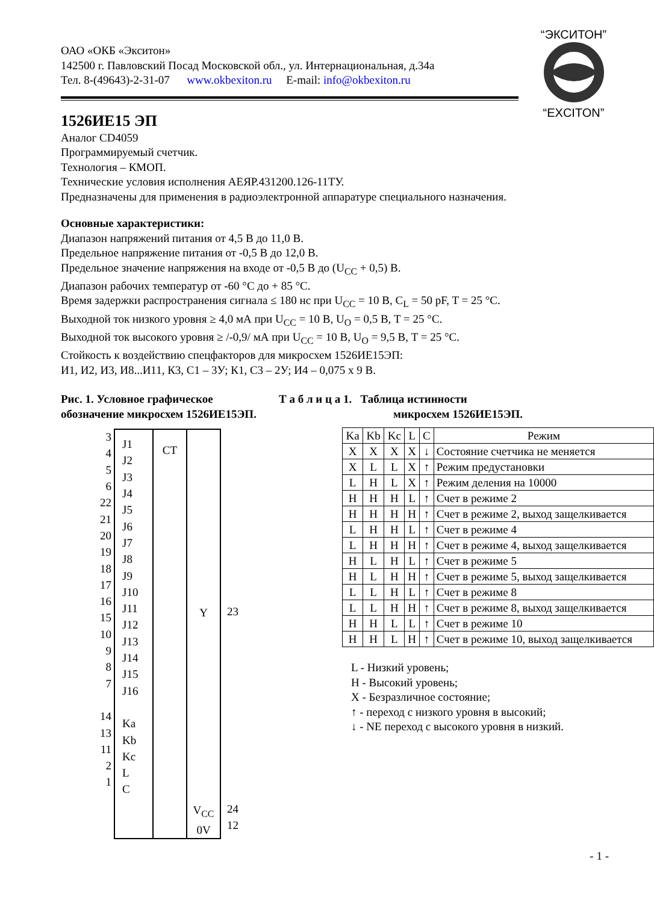“ЭКСИТОН”
“EXCITON”
ОАО «ОКБ «Экситон»
142500 г. Павловский Посад Московской обл., ул. Интернациональная, д.34а
Тел. 8-(49643)-2-31-07 www.okbexiton.ru E-mail: info@okbexiton.ru
1526ИЕ15 ЭП
Аналог CD4059
Программируемый счетчик.
Технология – КМОП.
Технические условия исполнения АЕЯР.431200.126-11ТУ.
Предназначены для применения в радиоэлектронной аппаратуре специального назначения.
Основные характеристики:
Диапазон напряжений питания от 4,5 В до 11,0 В.
Предельное напряжение питания от -0,5 В до 12,0 В.
Предельное значение напряжения на входе от -0,5 В до (U<sub>CC</sub> + 0,5) В.
Диапазон рабочих температур от -60 °С до + 85 °С.
Время задержки распространения сигнала ≤ 180 нс при U<sub>CC</sub> = 10 В, C<sub>L</sub> = 50 pF, T = 25 °С.
Выходной ток низкого уровня ≥ 4,0 мА при U<sub>CC</sub> = 10 В, U<sub>O</sub> = 0,5 В, T = 25 °С.
Выходной ток высокого уровня ≥ /-0,9/ мА при U<sub>CC</sub> = 10 В, U<sub>O</sub> = 9,5 В, T = 25 °С.
Стойкость к воздействию спецфакторов для микросхем 1526ИЕ15ЭП:
И1, И2, И3, И8...И11, К3, С1 – 3У; К1, С3 – 2У; И4 – 0,075 x 9 В.
Рис. 1. Условное графическое обозначение микросхем 1526ИЕ15ЭП.
3
4
5
6
22
21
20
19
18
17
16
15
10
9
8
7
14
13
11
2
1
J1
J2
J3
J4
J5
J6
J7
J8
J9
J10
J11
J12
J13
J14
J15
J16
Ka
Kb
Kc
L
C
CT
Y
V<sub>CC</sub>
0V
23
24
12
Т а б л и ц а 1. Таблица истинности
микросхем 1526ИЕ15ЭП.
| Ka | Kb | Kc | L | C | Режим |
| --- | --- | --- | --- | --- | --- |
| X | X | X | X | ↓ | Состояние счетчика не меняется |
| X | L | L | X | ↑ | Режим предустановки |
| L | H | L | X | ↑ | Режим деления на 10000 |
| H | H | H | L | ↑ | Счет в режиме 2 |
| H | H | H | H | ↑ | Счет в режиме 2, выход защелкивается |
| L | H | H | L | ↑ | Счет в режиме 4 |
| L | H | H | H | ↑ | Счет в режиме 4, выход защелкивается |
| H | L | H | L | ↑ | Счет в режиме 5 |
| H | L | H | H | ↑ | Счет в режиме 5, выход защелкивается |
| L | L | H | L | ↑ | Счет в режиме 8 |
| L | L | H | H | ↑ | Счет в режиме 8, выход защелкивается |
| H | H | L | L | ↑ | Счет в режиме 10 |
| H | H | L | H | ↑ | Счет в режиме 10, выход защелкивается |
L - Низкий уровень;
H - Высокий уровень;
X - Безразличное состояние;
↑ - переход с низкого уровня в высокий;
↓ - NE переход с высокого уровня в низкий.
- 1 -